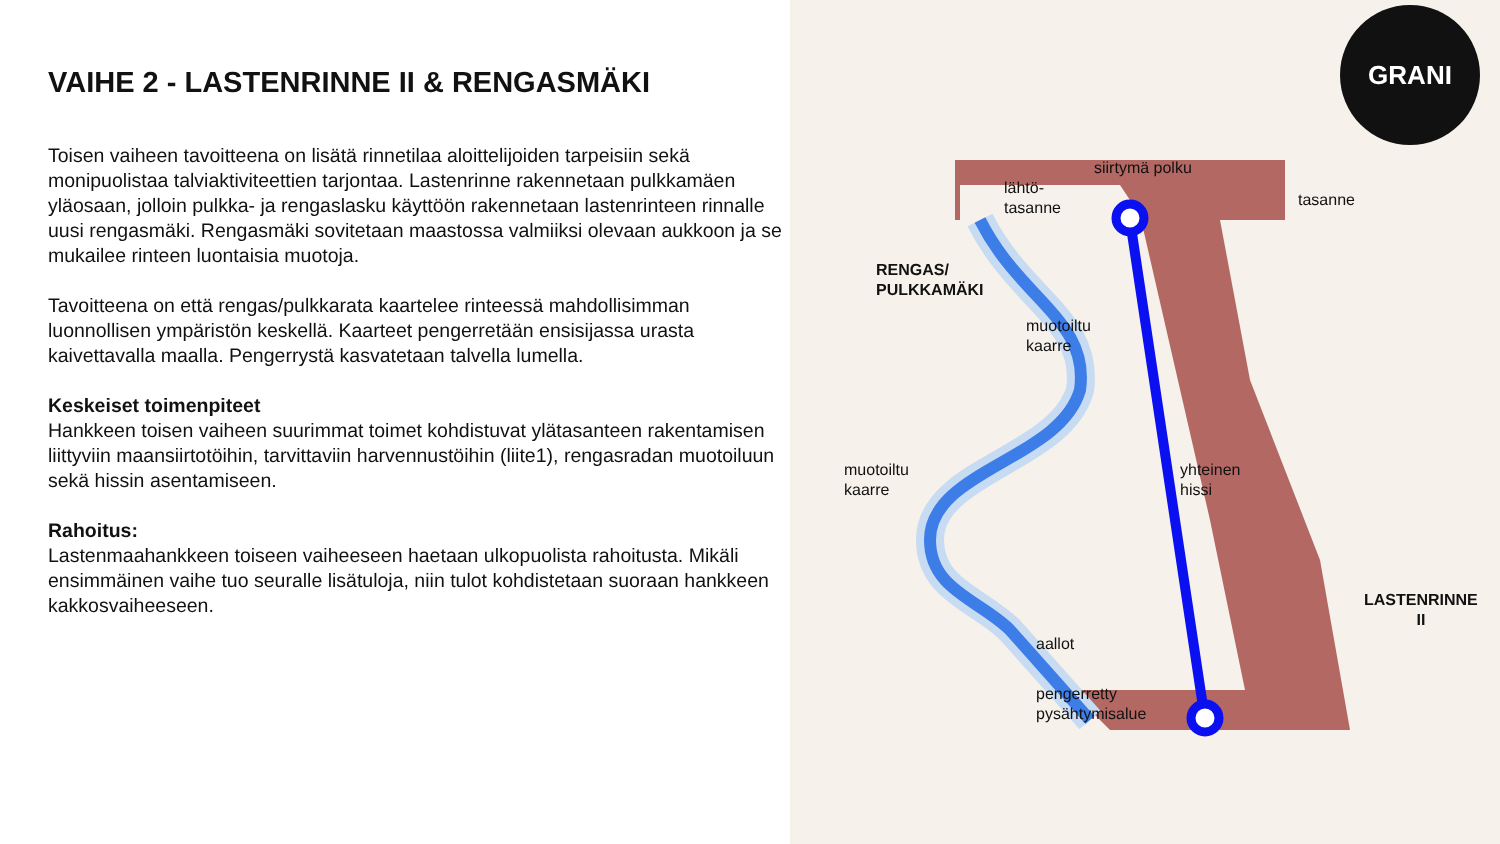VAIHE 2 - LASTENRINNE II & RENGASMÄKI
Toisen vaiheen tavoitteena on lisätä rinnetilaa aloittelijoiden tarpeisiin sekä monipuolistaa talviaktiviteettien tarjontaa. Lastenrinne rakennetaan pulkkamäen yläosaan, jolloin pulkka- ja rengaslasku käyttöön rakennetaan lastenrinteen rinnalle uusi rengasmäki. Rengasmäki sovitetaan maastossa valmiiksi olevaan aukkoon ja se mukailee rinteen luontaisia muotoja.
Tavoitteena on että rengas/pulkkarata kaartelee rinteessä mahdollisimman luonnollisen ympäristön keskellä. Kaarteet pengerretään ensisijassa urasta kaivettavalla maalla. Pengerrystä kasvatetaan talvella lumella.
Keskeiset toimenpiteet
Hankkeen toisen vaiheen suurimmat toimet kohdistuvat ylätasanteen rakentamisen liittyviin maansiirtotöihin, tarvittaviin harvennustöihin (liite1), rengasradan muotoiluun sekä hissin asentamiseen.
Rahoitus:
Lastenmaahankkeen toiseen vaiheeseen haetaan ulkopuolista rahoitusta. Mikäli ensimmäinen vaihe tuo seuralle lisätuloja, niin tulot kohdistetaan suoraan hankkeen kakkosvaiheeseen.
GRANI
lähtö-
tasanne
siirtymä polku
tasanne
RENGAS/
PULKKAMÄKI
muotoiltu
kaarre
muotoiltu
kaarre
yhteinen
hissi
LASTENRINNE
II
aallot
pengerretty
pysähtymisalue